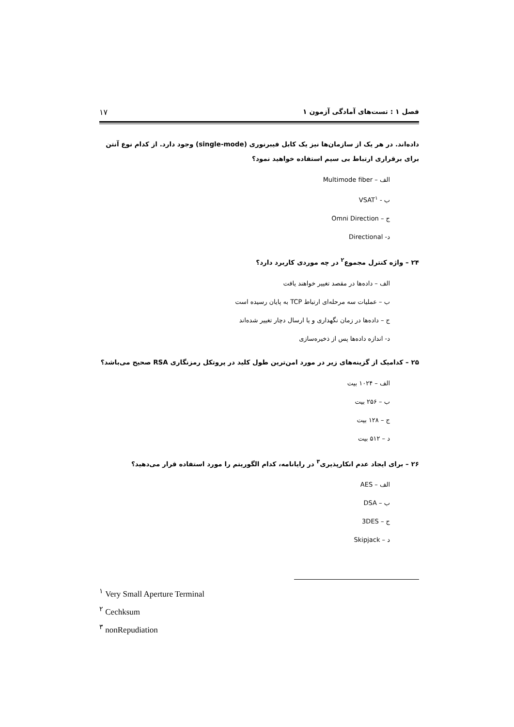فصل ۱ : تست‌های آمادگی آزمون ۱ ۱۷
داده‌اند. در هر یک از سازمان‌ها نیز یک کابل فیبرنوری (single-mode) وجود دارد. از کدام نوع آنتن برای برقراری ارتباط بی سیم استفاده خواهید نمود؟
الف – Multimode fiber
ب - VSAT<sup>۱</sup>
ج – Omni Direction
د- Directional
۲۴ – واژه کنترل مجموع<sup>۲</sup> در چه موردی کاربرد دارد؟
الف – داده‌ها در مقصد تغییر خواهند یافت
ب – عملیات سه مرحله‌ای ارتباط TCP به پایان رسیده است
ج – داده‌ها در زمان نگهداری و یا ارسال دچار تغییر شده‌اند
د- اندازه داده‌ها پس از ذخیره‌سازی
۲۵ – کدامیک از گزینه‌های زیر در مورد امن‌ترین طول کلید در پروتکل رمزنگاری RSA صحیح می‌باشد؟
الف – ۱۰۲۴ بیت
ب – ۲۵۶ بیت
ج – ۱۲۸ بیت
د – ۵۱۲ بیت
۲۶ – برای ایجاد عدم انکارپذیری<sup>۳</sup> در رایانامه، کدام الگوریتم را مورد استفاده قرار می‌دهید؟
الف – AES
ب – DSA
ج – 3DES
د – Skipjack
<sup>۱</sup> Very Small Aperture Terminal
<sup>۲</sup> Cechksum
<sup>۳</sup> nonRepudiation